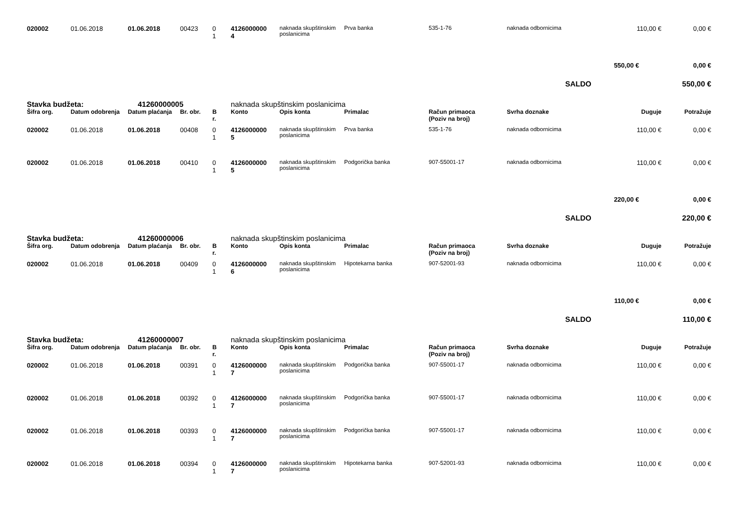| 020002 | 01.06.2018 | 01.06.2018 | 00423 | 0 1 | 4126000000 4 | naknada skupštinskim poslanicima | Prva banka | 535-1-76 | naknada odbornicima | 110,00 € | 0,00 € |
| | | | | | | | | | | 550,00 € | 0,00 € |
| SALDO | | | | | | | | | | | 550,00 € |
| Stavka budžeta: | | 41260000005 | | | naknada skupštinskim poslanicima | | | | | | |
| Šifra org. | Datum odobrenja | Datum plaćanja | Br. obr. | B r. | Konto | Opis konta | Primalac | Račun primaoca (Poziv na broj) | Svrha doznake | Duguje | Potražuje |
| 020002 | 01.06.2018 | 01.06.2018 | 00408 | 0 1 | 4126000000 5 | naknada skupštinskim poslanicima | Prva banka | 535-1-76 | naknada odbornicima | 110,00 € | 0,00 € |
| 020002 | 01.06.2018 | 01.06.2018 | 00410 | 0 1 | 4126000000 5 | naknada skupštinskim poslanicima | Podgorička banka | 907-55001-17 | naknada odbornicima | 110,00 € | 0,00 € |
| | | | | | | | | | | 220,00 € | 0,00 € |
| SALDO | | | | | | | | | | | 220,00 € |
| Stavka budžeta: | | 41260000006 | | | naknada skupštinskim poslanicima | | | | | | |
| Šifra org. | Datum odobrenja | Datum plaćanja | Br. obr. | B r. | Konto | Opis konta | Primalac | Račun primaoca (Poziv na broj) | Svrha doznake | Duguje | Potražuje |
| 020002 | 01.06.2018 | 01.06.2018 | 00409 | 0 1 | 4126000000 6 | naknada skupštinskim poslanicima | Hipotekarna banka | 907-52001-93 | naknada odbornicima | 110,00 € | 0,00 € |
| | | | | | | | | | | 110,00 € | 0,00 € |
| SALDO | | | | | | | | | | | 110,00 € |
| Stavka budžeta: | | 41260000007 | | | naknada skupštinskim poslanicima | | | | | | |
| Šifra org. | Datum odobrenja | Datum plaćanja | Br. obr. | B r. | Konto | Opis konta | Primalac | Račun primaoca (Poziv na broj) | Svrha doznake | Duguje | Potražuje |
| 020002 | 01.06.2018 | 01.06.2018 | 00391 | 0 1 | 4126000000 7 | naknada skupštinskim poslanicima | Podgorička banka | 907-55001-17 | naknada odbornicima | 110,00 € | 0,00 € |
| 020002 | 01.06.2018 | 01.06.2018 | 00392 | 0 1 | 4126000000 7 | naknada skupštinskim poslanicima | Podgorička banka | 907-55001-17 | naknada odbornicima | 110,00 € | 0,00 € |
| 020002 | 01.06.2018 | 01.06.2018 | 00393 | 0 1 | 4126000000 7 | naknada skupštinskim poslanicima | Podgorička banka | 907-55001-17 | naknada odbornicima | 110,00 € | 0,00 € |
| 020002 | 01.06.2018 | 01.06.2018 | 00394 | 0 1 | 4126000000 7 | naknada skupštinskim poslanicima | Hipotekarna banka | 907-52001-93 | naknada odbornicima | 110,00 € | 0,00 € |